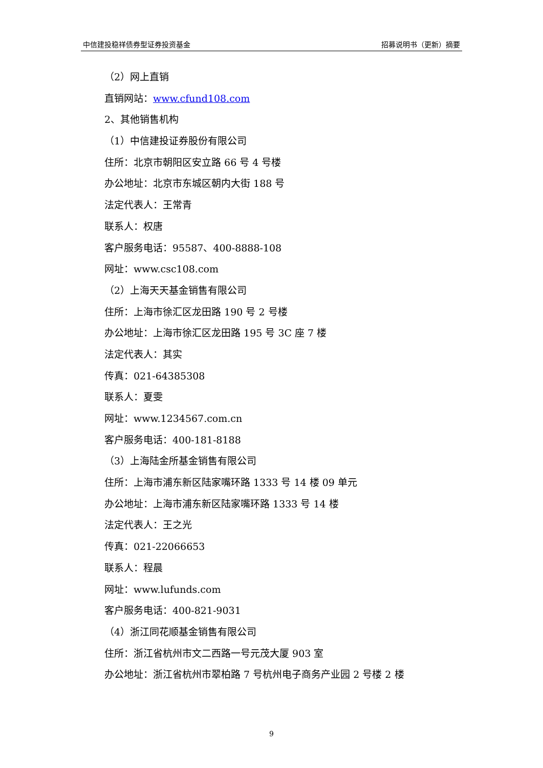中信建投稳祥债券型证券投资基金 招募说明书（更新）摘要
（2）网上直销
直销网站：www.cfund108.com
2、其他销售机构
（1）中信建投证券股份有限公司
住所：北京市朝阳区安立路 66 号 4 号楼
办公地址：北京市东城区朝内大街 188 号
法定代表人：王常青
联系人：权唐
客户服务电话：95587、400-8888-108
网址：www.csc108.com
（2）上海天天基金销售有限公司
住所：上海市徐汇区龙田路 190 号 2 号楼
办公地址：上海市徐汇区龙田路 195 号 3C 座 7 楼
法定代表人：其实
传真：021-64385308
联系人：夏雯
网址：www.1234567.com.cn
客户服务电话：400-181-8188
（3）上海陆金所基金销售有限公司
住所：上海市浦东新区陆家嘴环路 1333 号 14 楼 09 单元
办公地址：上海市浦东新区陆家嘴环路 1333 号 14 楼
法定代表人：王之光
传真：021-22066653
联系人：程晨
网址：www.lufunds.com
客户服务电话：400-821-9031
（4）浙江同花顺基金销售有限公司
住所：浙江省杭州市文二西路一号元茂大厦 903 室
办公地址：浙江省杭州市翠柏路 7 号杭州电子商务产业园 2 号楼 2 楼
9